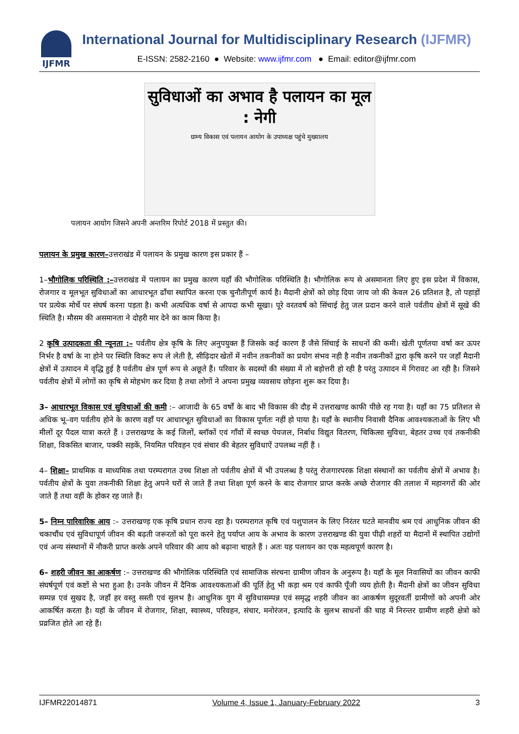IJFMR
International Journal for Multidisciplinary Research (IJFMR)
E-ISSN: 2582-2160 ● Website: www.ijfmr.com ● Email: editor@ijfmr.com
सुविधाओं का अभाव है पलायन का मूल : नेगी
ग्राम्य विकास एवं पलायन आयोग के उपाध्यक्ष पहुंचे मुख्यालय
पलायन आयोग जिसने अपनी अन्तरिम रिपोर्ट 2018 में प्रस्तुत की।
पलायन के प्रमुख कारण–उत्तराखंड में पलायन के प्रमुख कारण इस प्रकार हैं –
1–भौगोलिक परिस्थिति :–उत्तराखंड में पलायन का प्रमुख कारण यहाँ की भौगोलिक परिस्थिति है। भौगोलिक रूप से असमानता लिए हुए इस प्रदेश में विकास, रोजगार व मूलभूत सुविधाओं का आधारभूत ढाँचा स्थापित करना एक चुनौतीपूर्ण कार्य है। मैदानी क्षेत्रों को छोड़ दिया जाय जो की केवल 26 प्रतिशत है, तो पहाड़ों पर प्रत्येक मोर्चे पर संघर्ष करना पड़ता है। कभी अत्यधिक वर्षा से आपदा कभी सूखा। पूरे वरतवर्ष को सिंचाई हेतु जल प्रदान करने वाले पर्वतीय क्षेत्रों में सूखे की स्थिति है। मौसम की असमानता ने दोहरी मार देने का काम किया है।
2 कृषि उत्पादकता की न्यूनता :– पर्वतीय क्षेत्र कृषि के लिए अनुपयुक्त हैं जिसके कई कारण हैं जैसे सिंचाई के साधनों की कमी। खेती पूर्णतया वर्षा कर ऊपर निर्भर है वर्षा के ना होने पर स्थिति विकट रूप ले लेती है, सीढ़िदार खेतों में नवीन तकनीकों का प्रयोग संभव नही है नवीन तकनीकों द्वारा कृषि करने पर जहाँ मैदानी क्षेत्रों में उत्पादन में वृद्धि हुई है पर्वतीय क्षेत्र पूर्ण रूप से अछूते हैं। परिवार के सदस्यों की संख्या में तो बड़ोत्तरी हो रही है परंतु उत्पादन में गिरावट आ रही है। जिसने पर्वतीय क्षेत्रों में लोगों का कृषि से मोहभंग कर दिया है तथा लोगों ने अपना प्रमुख व्यवसाय छोड़ना शुरू कर दिया है।
3– आधारभूत विकास एवं सुविधाओं की कमी :– आजादी के 65 वर्षों के बाद भी विकास की दौड़ में उत्तराखण्ड काफी पीछे रह गया है। यहाँ का 75 प्रतिशत से अधिक भू–वग पर्वतीय होने के कारण वहाँ पर आधारभूत सुविधाओं का विकास पूर्णतः नहीं हो पाया है। यहाँ के स्थानीय निवासी दैनिक आवश्यकताओं के लिए भी मीलों दूर पैदल यात्रा करते हैं । उत्तराखण्ड के कई जिलों, ब्लॉकों एवं गाँवों में स्वच्छ पेयजल, निर्बाध विद्युत वितरण, चिकित्सा सुविधा, बेहतर उच्च एवं तकनीकी शिक्षा, विकसित बाजार, पक्की सड़कें, नियमित परिवहन एवं संचार की बेहतर सुविधाऐं उपलब्ध नहीं हैं ।
4– शिक्षा– प्राथमिक व माध्यमिक तथा परम्परागत उच्च शिक्षा तो पर्वतीय क्षेत्रों में भी उपलब्ध है परंतु रोजगारपरक शिक्षा संस्थानों का पर्वतीय क्षेत्रों में अभाव है। पर्वतीय क्षेत्रों के युवा तकनीकी शिक्षा हेतु अपने घरों से जाते हैं तथा शिक्षा पूर्ण करने के बाद रोजगार प्राप्त करके अच्छे रोजगार की तलाश में महानगरों की ओर जाते हैं तथा वहीं के होकर रह जाते हैं।
5– निम्न पारिवारिक आय :– उत्तराखण्ड़ एक कृषि प्रधान राज्य रहा है। परम्परागत कृषि एवं पशुपालन के लिए निरंतर घटते मानवीय श्रम एवं आधुनिक जीवन की चकाचौंध एवं सुविधापूर्ण जीवन की बढ़ती जरूरतों को पूरा करने हेतु पर्याप्त आय के अभाव के कारण उत्तराखण्ड की युवा पीढ़ी शहरों या मैदानों में स्थापित उद्योगों एवं अन्य संस्थानों में नौकरी प्राप्त करके अपने परिवार की आय को बढ़ाना चाहते हैं । अतः यह पलायन का एक महत्वपूर्ण कारण है।
6– शहरी जीवन का आकर्षण :– उत्तराखण्ड की भौगोलिक परिस्थिति एवं सामाजिक संरचना ग्रामीण जीवन के अनुरूप है। यहॉ के मूल निवासियों का जीवन काफी संघर्षपूर्ण एवं कष्टों से भरा हुआ है। उनके जीवन में दैनिक आवश्यकताओं की पूर्ति हेतु भी कड़ा श्रम एवं काफी पूँजी व्यय होती है। मैंदानी क्षेत्रों का जीवन सुविधा सम्पन्न एवं सुखद है, जहाँ हर वस्तु सस्ती एवं सुलभ है। आधुनिक युग में सुविधासम्पन्न एवं समृद्ध शहरी जीवन का आकर्षण सुदूरवर्ती ग्रामीणों को अपनी ओर आकर्षित करता है। यहॉ के जीवन में रोजगार, शिक्षा, स्वास्थ्य, परिवहन, संचार, मनोरंजन, इत्यादि के सुलभ साधनों की चाह में निरन्तर ग्रामीण शहरी क्षेत्रो को प्रव्रजित होते आ रहे हैं।
IJFMR22014871 Volume 4, Issue 1, January-February 2022 3